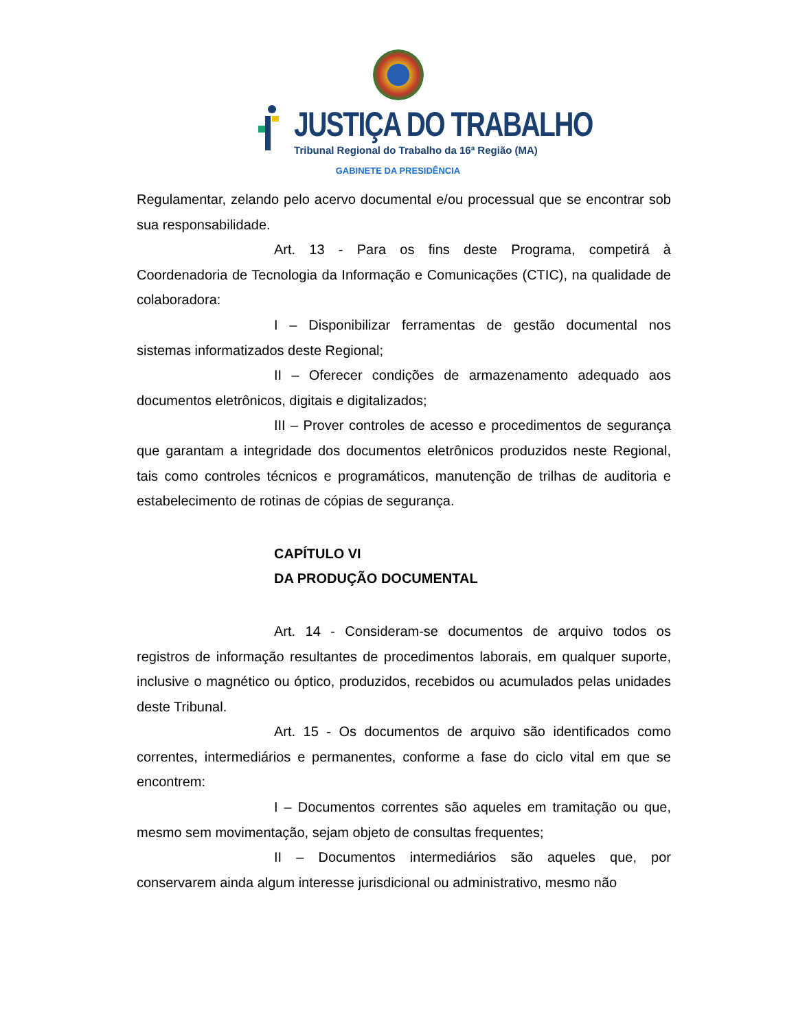JUSTIÇA DO TRABALHO
Tribunal Regional do Trabalho da 16ª Região (MA)
GABINETE DA PRESIDÊNCIA
Regulamentar, zelando pelo acervo documental e/ou processual que se encontrar sob sua responsabilidade.
Art. 13 - Para os fins deste Programa, competirá à Coordenadoria de Tecnologia da Informação e Comunicações (CTIC), na qualidade de colaboradora:
I – Disponibilizar ferramentas de gestão documental nos sistemas informatizados deste Regional;
II – Oferecer condições de armazenamento adequado aos documentos eletrônicos, digitais e digitalizados;
III – Prover controles de acesso e procedimentos de segurança que garantam a integridade dos documentos eletrônicos produzidos neste Regional, tais como controles técnicos e programáticos, manutenção de trilhas de auditoria e estabelecimento de rotinas de cópias de segurança.
CAPÍTULO VI
DA PRODUÇÃO DOCUMENTAL
Art. 14 - Consideram-se documentos de arquivo todos os registros de informação resultantes de procedimentos laborais, em qualquer suporte, inclusive o magnético ou óptico, produzidos, recebidos ou acumulados pelas unidades deste Tribunal.
Art. 15 - Os documentos de arquivo são identificados como correntes, intermediários e permanentes, conforme a fase do ciclo vital em que se encontrem:
I – Documentos correntes são aqueles em tramitação ou que, mesmo sem movimentação, sejam objeto de consultas frequentes;
II – Documentos intermediários são aqueles que, por conservarem ainda algum interesse jurisdicional ou administrativo, mesmo não